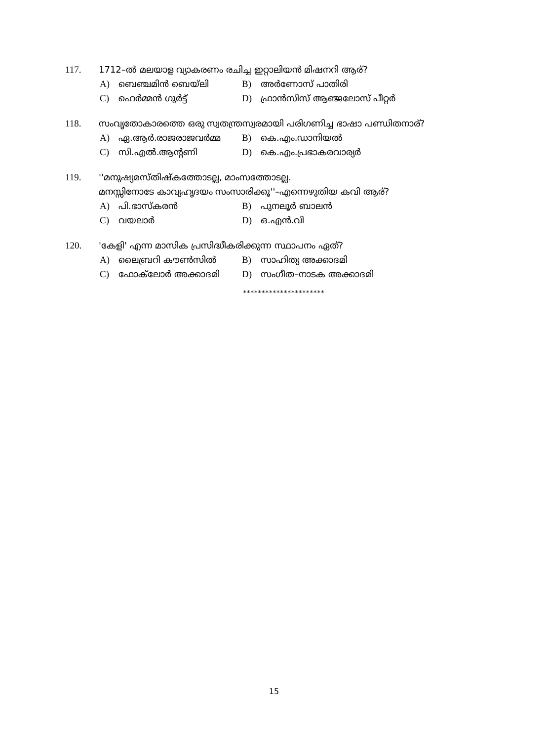117. 1712–ൽ മലയാള വ്യാകരണം രചിച്ച ഇറ്റാലിയൻ മിഷനറി ആര്?
A) ബെഞ്ചമിൻ ബെയ്‌ലി B) അർണോസ് പാതിരി
C) ഹെർമ്മൻ ഗുർട്ട് D) ഫ്രാൻസിസ് ആഞ്ജലോസ് പീറ്റർ
118. സംവൃതോകാരത്തെ ഒരു സ്വതന്ത്രസ്വരമായി പരിഗണിച്ച ഭാഷാ പണ്ഡിതനാര്?
A) ഏ.ആർ.രാജരാജവർമ്മ B) കെ.എം.ഡാനിയൽ
C) സി.എൽ.ആന്റണി D) കെ.എം.പ്രഭാകരവാര്യർ
119. ''മനുഷ്യമസ്തിഷ്കത്തോടല്ല, മാംസത്തോടല്ല.
മനസ്സിനോടേ കാവ്യഹൃദയം സംസാരിക്കൂ''–എന്നെഴുതിയ കവി ആര്?
A) പി.ഭാസ്കരൻ B) പുനലൂർ ബാലൻ
C) വയലാർ D) ഒ.എൻ.വി
120. 'കേളി' എന്ന മാസിക പ്രസിദ്ധീകരിക്കുന്ന സ്ഥാപനം ഏത്?
A) ലൈബ്രറി കൗൺസിൽ B) സാഹിത്യ അക്കാദമി
C) ഫോക്‌ലോർ അക്കാദമി D) സംഗീത–നാടക അക്കാദമി
**********************
15